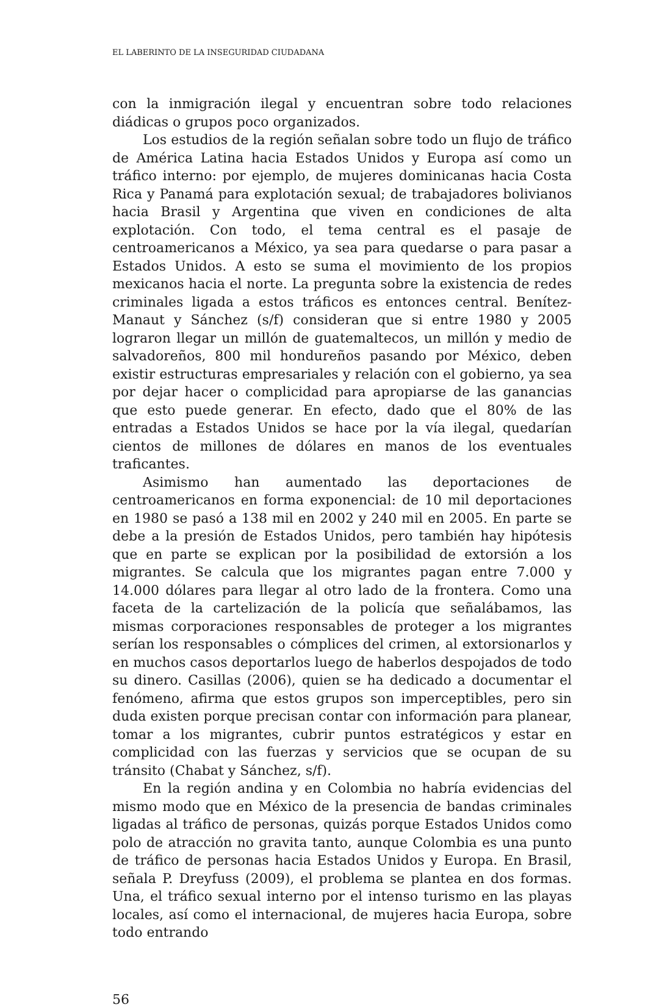EL LABERINTO DE LA INSEGURIDAD CIUDADANA
con la inmigración ilegal y encuentran sobre todo relaciones diádicas o grupos poco organizados.
Los estudios de la región señalan sobre todo un flujo de tráfico de América Latina hacia Estados Unidos y Europa así como un tráfico interno: por ejemplo, de mujeres dominicanas hacia Costa Rica y Panamá para explotación sexual; de trabajadores bolivianos hacia Brasil y Argentina que viven en condiciones de alta explotación. Con todo, el tema central es el pasaje de centroamericanos a México, ya sea para quedarse o para pasar a Estados Unidos. A esto se suma el movimiento de los propios mexicanos hacia el norte. La pregunta sobre la existencia de redes criminales ligada a estos tráficos es entonces central. Benítez-Manaut y Sánchez (s/f) consideran que si entre 1980 y 2005 lograron llegar un millón de guatemaltecos, un millón y medio de salvadoreños, 800 mil hondureños pasando por México, deben existir estructuras empresariales y relación con el gobierno, ya sea por dejar hacer o complicidad para apropiarse de las ganancias que esto puede generar. En efecto, dado que el 80% de las entradas a Estados Unidos se hace por la vía ilegal, quedarían cientos de millones de dólares en manos de los eventuales traficantes.
Asimismo han aumentado las deportaciones de centroamericanos en forma exponencial: de 10 mil deportaciones en 1980 se pasó a 138 mil en 2002 y 240 mil en 2005. En parte se debe a la presión de Estados Unidos, pero también hay hipótesis que en parte se explican por la posibilidad de extorsión a los migrantes. Se calcula que los migrantes pagan entre 7.000 y 14.000 dólares para llegar al otro lado de la frontera. Como una faceta de la cartelización de la policía que señalábamos, las mismas corporaciones responsables de proteger a los migrantes serían los responsables o cómplices del crimen, al extorsionarlos y en muchos casos deportarlos luego de haberlos despojados de todo su dinero. Casillas (2006), quien se ha dedicado a documentar el fenómeno, afirma que estos grupos son imperceptibles, pero sin duda existen porque precisan contar con información para planear, tomar a los migrantes, cubrir puntos estratégicos y estar en complicidad con las fuerzas y servicios que se ocupan de su tránsito (Chabat y Sánchez, s/f).
En la región andina y en Colombia no habría evidencias del mismo modo que en México de la presencia de bandas criminales ligadas al tráfico de personas, quizás porque Estados Unidos como polo de atracción no gravita tanto, aunque Colombia es una punto de tráfico de personas hacia Estados Unidos y Europa. En Brasil, señala P. Dreyfuss (2009), el problema se plantea en dos formas. Una, el tráfico sexual interno por el intenso turismo en las playas locales, así como el internacional, de mujeres hacia Europa, sobre todo entrando
56